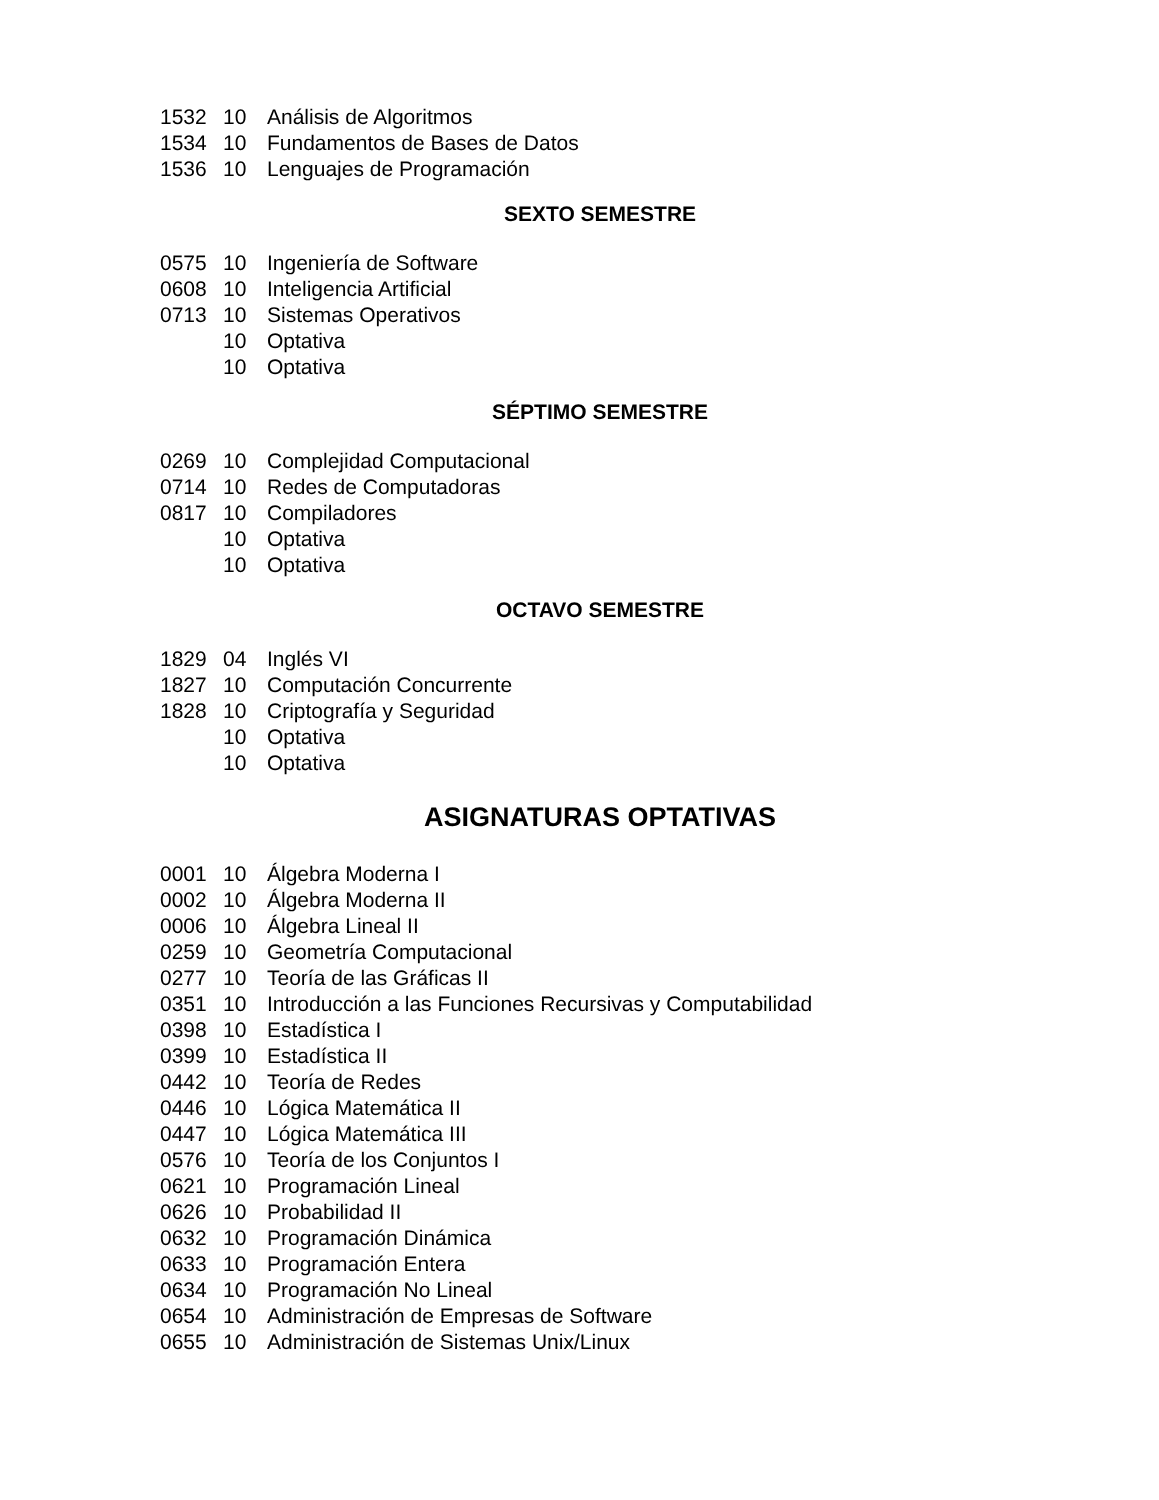| 1532 | 10 | Análisis de Algoritmos |
| 1534 | 10 | Fundamentos de Bases de Datos |
| 1536 | 10 | Lenguajes de Programación |
SEXTO SEMESTRE
| 0575 | 10 | Ingeniería de Software |
| 0608 | 10 | Inteligencia Artificial |
| 0713 | 10 | Sistemas Operativos |
| | 10 | Optativa |
| | 10 | Optativa |
SÉPTIMO SEMESTRE
| 0269 | 10 | Complejidad Computacional |
| 0714 | 10 | Redes de Computadoras |
| 0817 | 10 | Compiladores |
| | 10 | Optativa |
| | 10 | Optativa |
OCTAVO SEMESTRE
| 1829 | 04 | Inglés VI |
| 1827 | 10 | Computación Concurrente |
| 1828 | 10 | Criptografía y Seguridad |
| | 10 | Optativa |
| | 10 | Optativa |
ASIGNATURAS OPTATIVAS
| 0001 | 10 | Álgebra Moderna I |
| 0002 | 10 | Álgebra Moderna II |
| 0006 | 10 | Álgebra Lineal II |
| 0259 | 10 | Geometría Computacional |
| 0277 | 10 | Teoría de las Gráficas II |
| 0351 | 10 | Introducción a las Funciones Recursivas y Computabilidad |
| 0398 | 10 | Estadística I |
| 0399 | 10 | Estadística II |
| 0442 | 10 | Teoría de Redes |
| 0446 | 10 | Lógica Matemática II |
| 0447 | 10 | Lógica Matemática III |
| 0576 | 10 | Teoría de los Conjuntos I |
| 0621 | 10 | Programación Lineal |
| 0626 | 10 | Probabilidad II |
| 0632 | 10 | Programación Dinámica |
| 0633 | 10 | Programación Entera |
| 0634 | 10 | Programación No Lineal |
| 0654 | 10 | Administración de Empresas de Software |
| 0655 | 10 | Administración de Sistemas Unix/Linux |